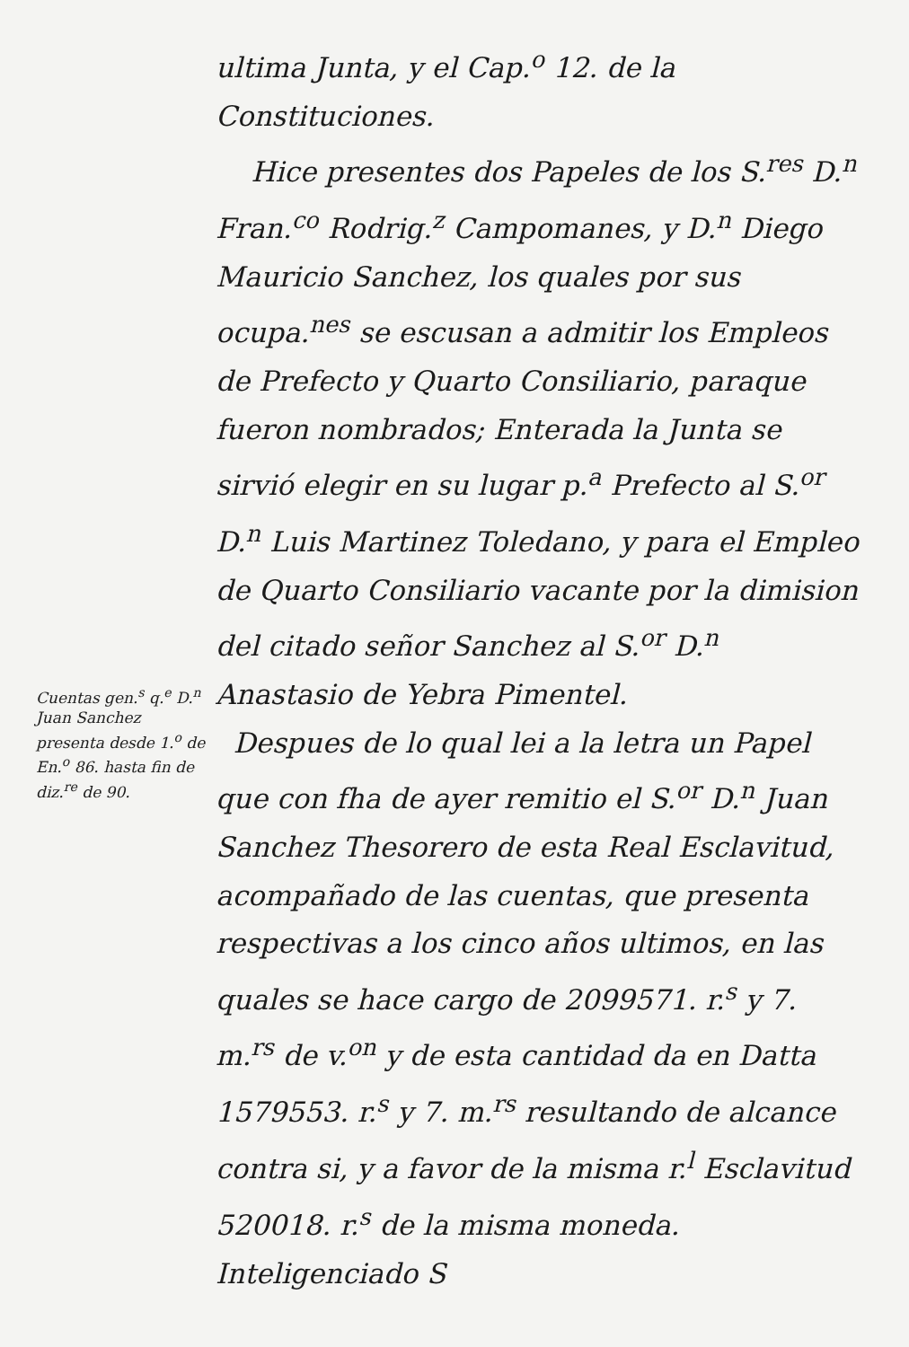Cuentas gen.<sup>s</sup> q.<sup>e</sup> D.<sup>n</sup> Juan Sanchez presenta desde 1.<sup>o</sup> de En.<sup>o</sup> 86. hasta fin de diz.<sup>re</sup> de 90.
ultima Junta, y el Cap.<sup>o</sup> 12. de la Constituciones.
Hice presentes dos Papeles de los S.<sup>res</sup> D.<sup>n</sup> Fran.<sup>co</sup> Rodrig.<sup>z</sup> Campomanes, y D.<sup>n</sup> Diego Mauricio Sanchez, los quales por sus ocupa.<sup>nes</sup> se escusan a admitir los Empleos de Prefecto y Quarto Consiliario, paraque fueron nombrados; Enterada la Junta se sirvió elegir en su lugar p.<sup>a</sup> Prefecto al S.<sup>or</sup> D.<sup>n</sup> Luis Martinez Toledano, y para el Empleo de Quarto Consiliario vacante por la dimision del citado señor Sanchez al S.<sup>or</sup> D.<sup>n</sup> Anastasio de Yebra Pimentel.
Despues de lo qual lei a la letra un Papel que con fha de ayer remitio el S.<sup>or</sup> D.<sup>n</sup> Juan Sanchez Thesorero de esta Real Esclavitud, acompañado de las cuentas, que presenta respectivas a los cinco años ultimos, en las quales se hace cargo de 2099571. r.<sup>s</sup> y 7. m.<sup>rs</sup> de v.<sup>on</sup> y de esta cantidad da en Datta 1579553. r.<sup>s</sup> y 7. m.<sup>rs</sup> resultando de alcance contra si, y a favor de la misma r.<sup>l</sup> Esclavitud 520018. r.<sup>s</sup> de la misma moneda. Inteligenciado S